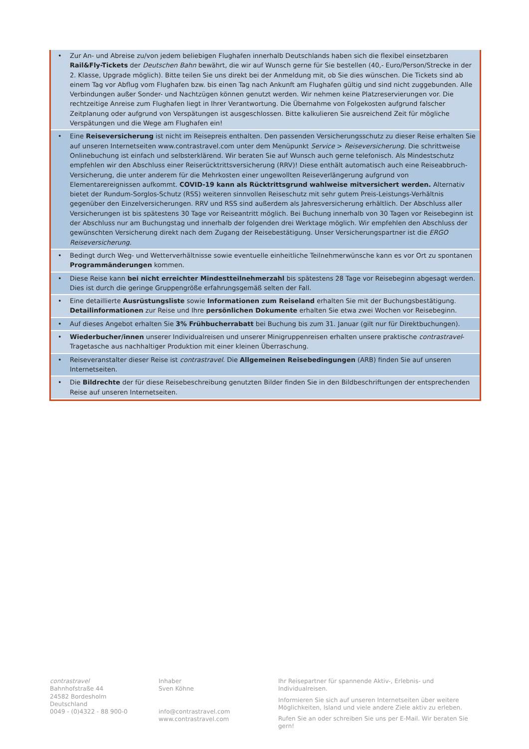• Zur An- und Abreise zu/von jedem beliebigen Flughafen innerhalb Deutschlands haben sich die flexibel einsetzbaren Rail&Fly-Tickets der Deutschen Bahn bewährt, die wir auf Wunsch gerne für Sie bestellen (40,- Euro/Person/Strecke in der 2. Klasse, Upgrade möglich). Bitte teilen Sie uns direkt bei der Anmeldung mit, ob Sie dies wünschen. Die Tickets sind ab einem Tag vor Abflug vom Flughafen bzw. bis einen Tag nach Ankunft am Flughafen gültig und sind nicht zuggebunden. Alle Verbindungen außer Sonder- und Nachtzügen können genutzt werden. Wir nehmen keine Platzreservierungen vor. Die rechtzeitige Anreise zum Flughafen liegt in Ihrer Verantwortung. Die Übernahme von Folgekosten aufgrund falscher Zeitplanung oder aufgrund von Verspätungen ist ausgeschlossen. Bitte kalkulieren Sie ausreichend Zeit für mögliche Verspätungen und die Wege am Flughafen ein!
• Eine Reiseversicherung ist nicht im Reisepreis enthalten. Den passenden Versicherungsschutz zu dieser Reise erhalten Sie auf unseren Internetseiten www.contrastravel.com unter dem Menüpunkt Service > Reiseversicherung. Die schrittweise Onlinebuchung ist einfach und selbsterklärend. Wir beraten Sie auf Wunsch auch gerne telefonisch. Als Mindestschutz empfehlen wir den Abschluss einer Reiserücktrittsversicherung (RRV)! Diese enthält automatisch auch eine Reiseabbruch-Versicherung, die unter anderem für die Mehrkosten einer ungewollten Reiseverlängerung aufgrund von Elementarereignissen aufkommt. COVID-19 kann als Rücktrittsgrund wahlweise mitversichert werden. Alternativ bietet der Rundum-Sorglos-Schutz (RSS) weiteren sinnvollen Reiseschutz mit sehr gutem Preis-Leistungs-Verhältnis gegenüber den Einzelversicherungen. RRV und RSS sind außerdem als Jahresversicherung erhältlich. Der Abschluss aller Versicherungen ist bis spätestens 30 Tage vor Reiseantritt möglich. Bei Buchung innerhalb von 30 Tagen vor Reisebeginn ist der Abschluss nur am Buchungstag und innerhalb der folgenden drei Werktage möglich. Wir empfehlen den Abschluss der gewünschten Versicherung direkt nach dem Zugang der Reisebestätigung. Unser Versicherungspartner ist die ERGO Reiseversicherung.
• Bedingt durch Weg- und Wetterverhältnisse sowie eventuelle einheitliche Teilnehmerwünsche kann es vor Ort zu spontanen Programmänderungen kommen.
• Diese Reise kann bei nicht erreichter Mindestteilnehmerzahl bis spätestens 28 Tage vor Reisebeginn abgesagt werden. Dies ist durch die geringe Gruppengröße erfahrungsgemäß selten der Fall.
• Eine detaillierte Ausrüstungsliste sowie Informationen zum Reiseland erhalten Sie mit der Buchungsbestätigung. Detailinformationen zur Reise und Ihre persönlichen Dokumente erhalten Sie etwa zwei Wochen vor Reisebeginn.
• Auf dieses Angebot erhalten Sie 3% Frühbucherrabatt bei Buchung bis zum 31. Januar (gilt nur für Direktbuchungen).
• Wiederbucher/innen unserer Individualreisen und unserer Minigruppenreisen erhalten unsere praktische contrastravel-Tragetasche aus nachhaltiger Produktion mit einer kleinen Überraschung.
• Reiseveranstalter dieser Reise ist contrastravel. Die Allgemeinen Reisebedingungen (ARB) finden Sie auf unseren Internetseiten.
• Die Bildrechte der für diese Reisebeschreibung genutzten Bilder finden Sie in den Bildbeschriftungen der entsprechenden Reise auf unseren Internetseiten.
contrastravel
Bahnhofstraße 44
24582 Bordesholm
Deutschland
0049 - (0)4322 - 88 900-0
Inhaber
Sven Köhne
info@contrastravel.com
www.contrastravel.com
Ihr Reisepartner für spannende Aktiv-, Erlebnis- und Individualreisen.
Informieren Sie sich auf unseren Internetseiten über weitere Möglichkeiten, Island und viele andere Ziele aktiv zu erleben.
Rufen Sie an oder schreiben Sie uns per E-Mail. Wir beraten Sie gern!